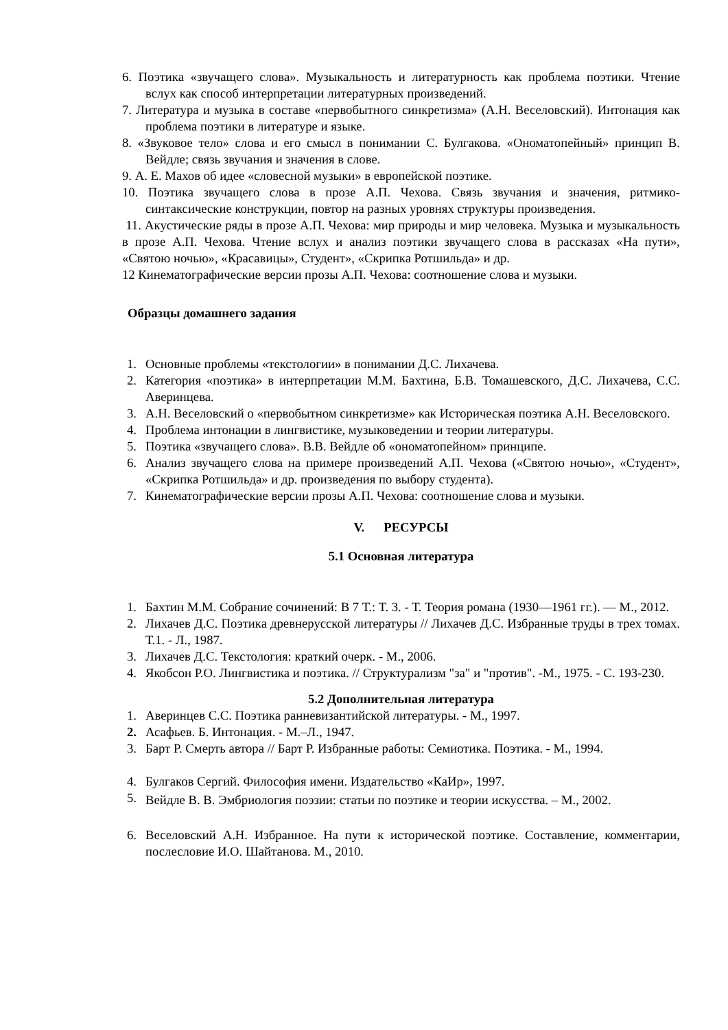6. Поэтика «звучащего слова». Музыкальность и литературность как проблема поэтики. Чтение вслух как способ интерпретации литературных произведений.
7. Литература и музыка в составе «первобытного синкретизма» (А.Н. Веселовский). Интонация как проблема поэтики в литературе и языке.
8. «Звуковое тело» слова и его смысл в понимании С. Булгакова. «Ономатопейный» принцип В. Вейдле; связь звучания и значения в слове.
9. А. Е. Махов об идее «словесной музыки» в европейской поэтике.
10. Поэтика звучащего слова в прозе А.П. Чехова. Связь звучания и значения, ритмико-синтаксические конструкции, повтор на разных уровнях структуры произведения.
11. Акустические ряды в прозе А.П. Чехова: мир природы и мир человека. Музыка и музыкальность в прозе А.П. Чехова. Чтение вслух и анализ поэтики звучащего слова в рассказах «На пути», «Святою ночью», «Красавицы», Студент», «Скрипка Ротшильда» и др.
12 Кинематографические версии прозы А.П. Чехова: соотношение слова и музыки.
Образцы домашнего задания
1. Основные проблемы «текстологии» в понимании Д.С. Лихачева.
2. Категория «поэтика» в интерпретации М.М. Бахтина, Б.В. Томашевского, Д.С. Лихачева, С.С. Аверинцева.
3. А.Н. Веселовский о «первобытном синкретизме» как Историческая поэтика А.Н. Веселовского.
4. Проблема интонации в лингвистике, музыковедении и теории литературы.
5. Поэтика «звучащего слова». В.В. Вейдле об «ономатопейном» принципе.
6. Анализ звучащего слова на примере произведений А.П. Чехова («Святою ночью», «Студент», «Скрипка Ротшильда» и др. произведения по выбору студента).
7. Кинематографические версии прозы А.П. Чехова: соотношение слова и музыки.
V. РЕСУРСЫ
5.1 Основная литература
1. Бахтин М.М. Собрание сочинений: В 7 Т.: Т. 3. - Т. Теория романа (1930—1961 гг.). — М., 2012.
2. Лихачев Д.С. Поэтика древнерусской литературы // Лихачев Д.С. Избранные труды в трех томах. Т.1. - Л., 1987.
3. Лихачев Д.С. Текстология: краткий очерк. - М., 2006.
4. Якобсон Р.О. Лингвистика и поэтика. // Структурализм "за" и "против". -М., 1975. - С. 193-230.
5.2 Дополнительная литература
1. Аверинцев С.С. Поэтика ранневизантийской литературы. - М., 1997.
2. Асафьев. Б. Интонация. - М.–Л., 1947.
3. Барт Р. Смерть автора // Барт Р. Избранные работы: Семиотика. Поэтика. - М., 1994.
4. Булгаков Сергий. Философия имени. Издательство «КаИр», 1997.
5. Вейдле В. В. Эмбриология поэзии: статьи по поэтике и теории искусства. – М., 2002.
6. Веселовский А.Н. Избранное. На пути к исторической поэтике. Составление, комментарии, послесловие И.О. Шайтанова. М., 2010.